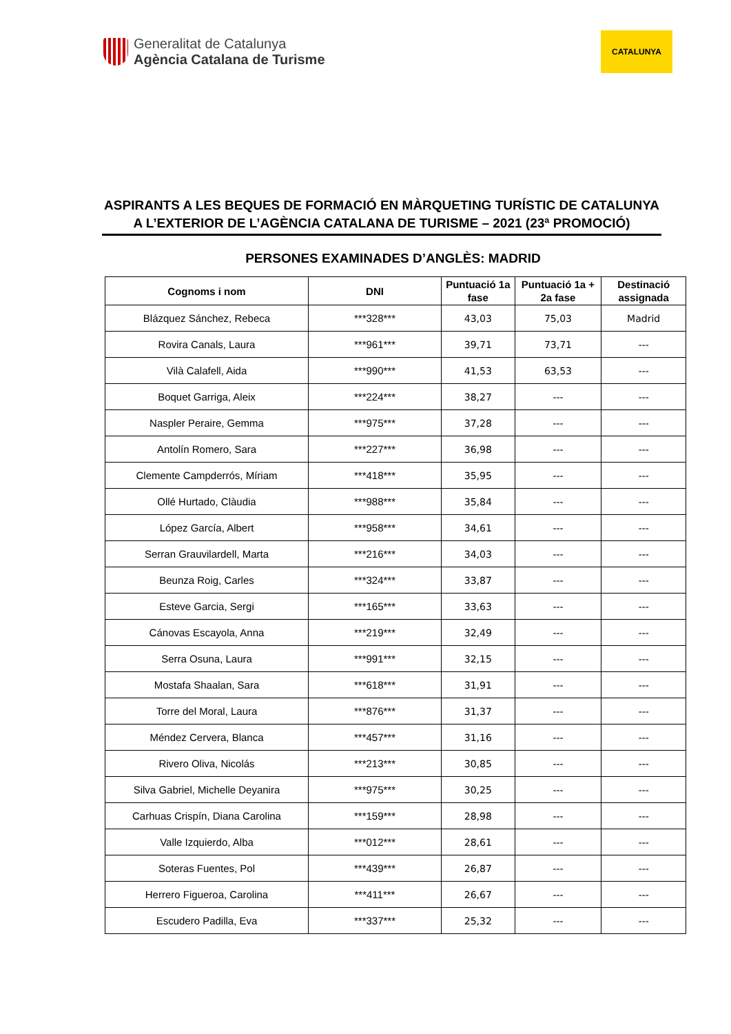Generalitat de Catalunya
Agència Catalana de Turisme
CATALUNYA
ASPIRANTS A LES BEQUES DE FORMACIÓ EN MÀRQUETING TURÍSTIC DE CATALUNYA A L’EXTERIOR DE L’AGÈNCIA CATALANA DE TURISME – 2021 (23ª PROMOCIÓ)
PERSONES EXAMINADES D’ANGLÈS: MADRID
| Cognoms i nom | DNI | Puntuació 1a fase | Puntuació 1a + 2a fase | Destinació assignada |
| --- | --- | --- | --- | --- |
| Blázquez Sánchez, Rebeca | ***328*** | 43,03 | 75,03 | Madrid |
| Rovira Canals, Laura | ***961*** | 39,71 | 73,71 | --- |
| Vilà Calafell, Aida | ***990*** | 41,53 | 63,53 | --- |
| Boquet Garriga, Aleix | ***224*** | 38,27 | --- | --- |
| Naspler Peraire, Gemma | ***975*** | 37,28 | --- | --- |
| Antolín Romero, Sara | ***227*** | 36,98 | --- | --- |
| Clemente Campderrós, Míriam | ***418*** | 35,95 | --- | --- |
| Ollé Hurtado, Clàudia | ***988*** | 35,84 | --- | --- |
| López García, Albert | ***958*** | 34,61 | --- | --- |
| Serran Grauvilardell, Marta | ***216*** | 34,03 | --- | --- |
| Beunza Roig, Carles | ***324*** | 33,87 | --- | --- |
| Esteve Garcia, Sergi | ***165*** | 33,63 | --- | --- |
| Cánovas Escayola, Anna | ***219*** | 32,49 | --- | --- |
| Serra Osuna, Laura | ***991*** | 32,15 | --- | --- |
| Mostafa Shaalan, Sara | ***618*** | 31,91 | --- | --- |
| Torre del Moral, Laura | ***876*** | 31,37 | --- | --- |
| Méndez Cervera, Blanca | ***457*** | 31,16 | --- | --- |
| Rivero Oliva, Nicolás | ***213*** | 30,85 | --- | --- |
| Silva Gabriel, Michelle Deyanira | ***975*** | 30,25 | --- | --- |
| Carhuas Crispín, Diana Carolina | ***159*** | 28,98 | --- | --- |
| Valle Izquierdo, Alba | ***012*** | 28,61 | --- | --- |
| Soteras Fuentes, Pol | ***439*** | 26,87 | --- | --- |
| Herrero Figueroa, Carolina | ***411*** | 26,67 | --- | --- |
| Escudero Padilla, Eva | ***337*** | 25,32 | --- | --- |